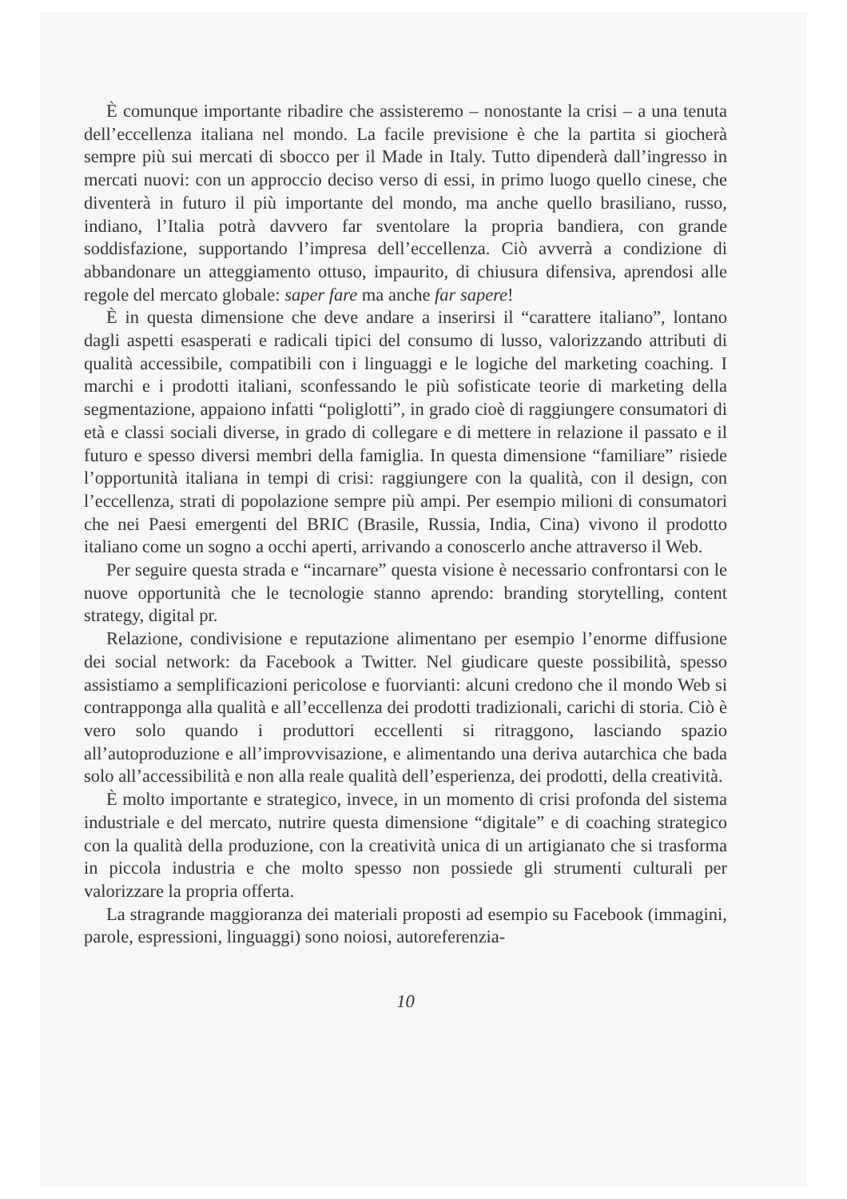È comunque importante ribadire che assisteremo – nonostante la crisi – a una tenuta dell’eccellenza italiana nel mondo. La facile previsione è che la partita si giocherà sempre più sui mercati di sbocco per il Made in Italy. Tutto dipenderà dall’ingresso in mercati nuovi: con un approccio deciso verso di essi, in primo luogo quello cinese, che diventerà in futuro il più importante del mondo, ma anche quello brasiliano, russo, indiano, l’Italia potrà davvero far sventolare la propria bandiera, con grande soddisfazione, supportando l’impresa dell’eccellenza. Ciò avverrà a condizione di abbandonare un atteggiamento ottuso, impaurito, di chiusura difensiva, aprendosi alle regole del mercato globale: saper fare ma anche far sapere!
È in questa dimensione che deve andare a inserirsi il “carattere italiano”, lontano dagli aspetti esasperati e radicali tipici del consumo di lusso, valorizzando attributi di qualità accessibile, compatibili con i linguaggi e le logiche del marketing coaching. I marchi e i prodotti italiani, sconfessando le più sofisticate teorie di marketing della segmentazione, appaiono infatti “poliglotti”, in grado cioè di raggiungere consumatori di età e classi sociali diverse, in grado di collegare e di mettere in relazione il passato e il futuro e spesso diversi membri della famiglia. In questa dimensione “familiare” risiede l’opportunità italiana in tempi di crisi: raggiungere con la qualità, con il design, con l’eccellenza, strati di popolazione sempre più ampi. Per esempio milioni di consumatori che nei Paesi emergenti del BRIC (Brasile, Russia, India, Cina) vivono il prodotto italiano come un sogno a occhi aperti, arrivando a conoscerlo anche attraverso il Web.
Per seguire questa strada e “incarnare” questa visione è necessario confrontarsi con le nuove opportunità che le tecnologie stanno aprendo: branding storytelling, content strategy, digital pr.
Relazione, condivisione e reputazione alimentano per esempio l’enorme diffusione dei social network: da Facebook a Twitter. Nel giudicare queste possibilità, spesso assistiamo a semplificazioni pericolose e fuorvianti: alcuni credono che il mondo Web si contrapponga alla qualità e all’eccellenza dei prodotti tradizionali, carichi di storia. Ciò è vero solo quando i produttori eccellenti si ritraggono, lasciando spazio all’autoproduzione e all’improvvisazione, e alimentando una deriva autarchica che bada solo all’accessibilità e non alla reale qualità dell’esperienza, dei prodotti, della creatività.
È molto importante e strategico, invece, in un momento di crisi profonda del sistema industriale e del mercato, nutrire questa dimensione “digitale” e di coaching strategico con la qualità della produzione, con la creatività unica di un artigianato che si trasforma in piccola industria e che molto spesso non possiede gli strumenti culturali per valorizzare la propria offerta.
La stragrande maggioranza dei materiali proposti ad esempio su Facebook (immagini, parole, espressioni, linguaggi) sono noiosi, autoreferenzia-
10